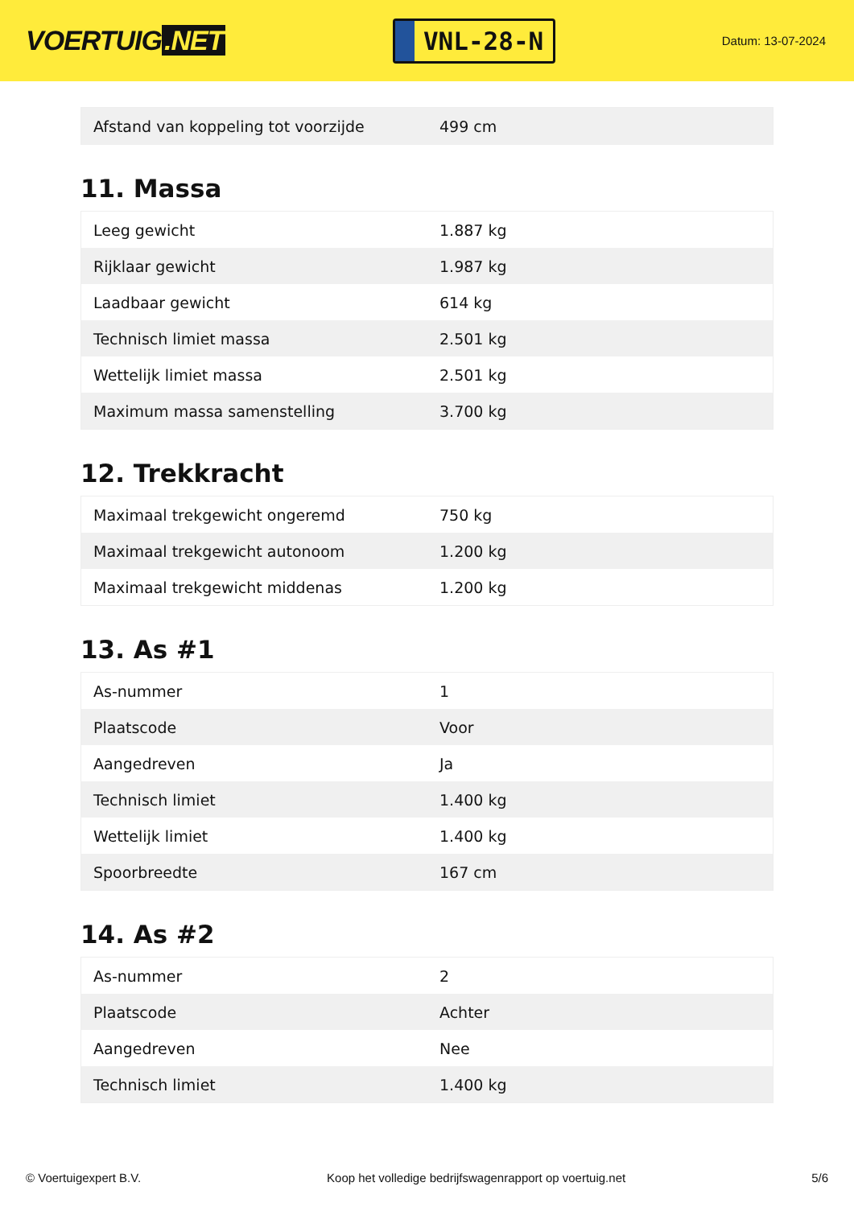VOERTUIG.NET
VNL-28-N
Datum: 13-07-2024
| Afstand van koppeling tot voorzijde | 499 cm |
11. Massa
| Leeg gewicht | 1.887 kg |
| Rijklaar gewicht | 1.987 kg |
| Laadbaar gewicht | 614 kg |
| Technisch limiet massa | 2.501 kg |
| Wettelijk limiet massa | 2.501 kg |
| Maximum massa samenstelling | 3.700 kg |
12. Trekkracht
| Maximaal trekgewicht ongeremd | 750 kg |
| Maximaal trekgewicht autonoom | 1.200 kg |
| Maximaal trekgewicht middenas | 1.200 kg |
13. As #1
| As-nummer | 1 |
| Plaatscode | Voor |
| Aangedreven | Ja |
| Technisch limiet | 1.400 kg |
| Wettelijk limiet | 1.400 kg |
| Spoorbreedte | 167 cm |
14. As #2
| As-nummer | 2 |
| Plaatscode | Achter |
| Aangedreven | Nee |
| Technisch limiet | 1.400 kg |
© Voertuigexpert B.V. Koop het volledige bedrijfswagenrapport op voertuig.net 5/6